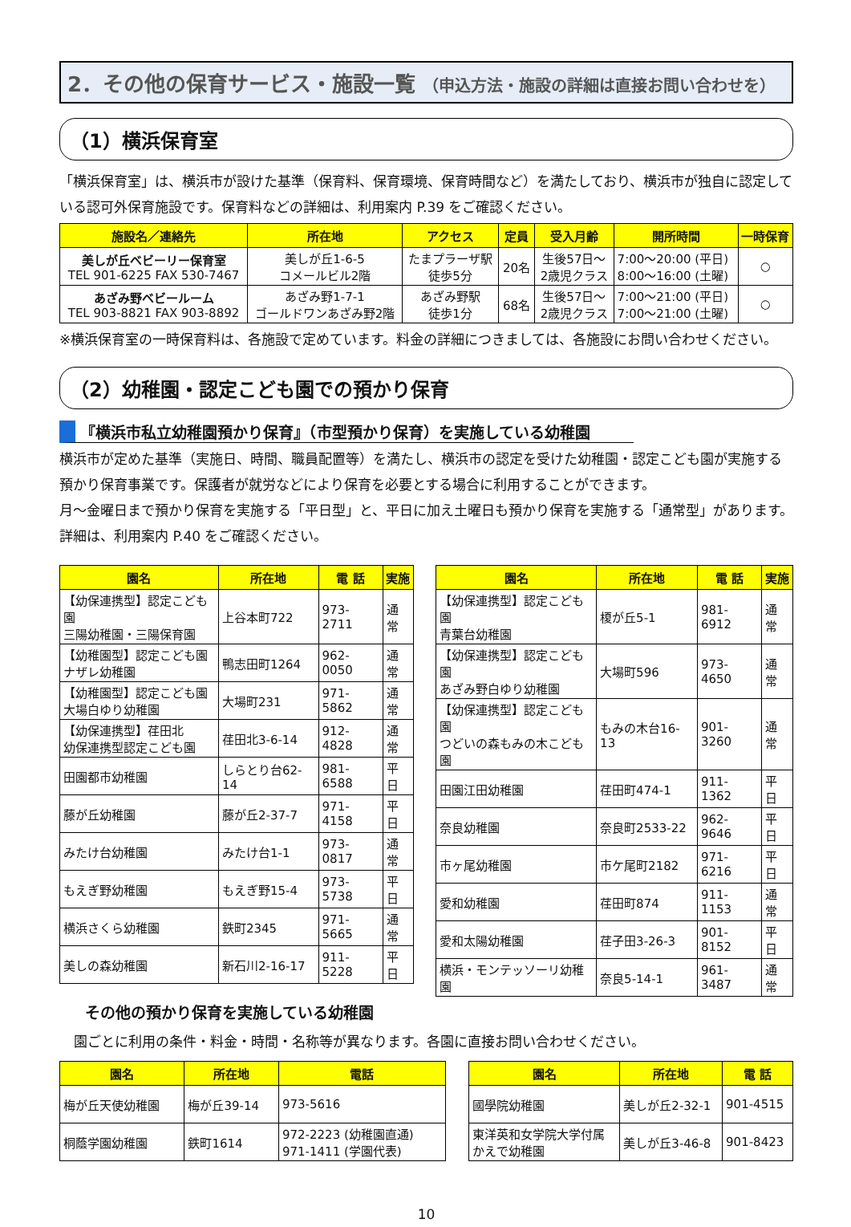2．その他の保育サービス・施設一覧 （申込方法・施設の詳細は直接お問い合わせを）
（1）横浜保育室
「横浜保育室」は、横浜市が設けた基準（保育料、保育環境、保育時間など）を満たしており、横浜市が独自に認定している認可外保育施設です。保育料などの詳細は、利用案内 P.39 をご確認ください。
| 施設名／連絡先 | 所在地 | アクセス | 定員 | 受入月齢 | 開所時間 | 一時保育 |
| --- | --- | --- | --- | --- | --- | --- |
| 美しが丘ベビーリー保育室 TEL 901-6225 FAX 530-7467 | 美しが丘1-6-5 コメールビル2階 | たまプラーザ駅 徒歩5分 | 20名 | 生後57日～ 2歳児クラス | 7:00～20:00 (平日) 8:00～16:00 (土曜) | ○ |
| あざみ野ベビールーム TEL 903-8821 FAX 903-8892 | あざみ野1-7-1 ゴールドワンあざみ野2階 | あざみ野駅 徒歩1分 | 68名 | 生後57日～ 2歳児クラス | 7:00～21:00 (平日) 7:00～21:00 (土曜) | ○ |
※横浜保育室の一時保育料は、各施設で定めています。料金の詳細につきましては、各施設にお問い合わせください。
（2）幼稚園・認定こども園での預かり保育
『横浜市私立幼稚園預かり保育』（市型預かり保育）を実施している幼稚園
横浜市が定めた基準（実施日、時間、職員配置等）を満たし、横浜市の認定を受けた幼稚園・認定こども園が実施する預かり保育事業です。保護者が就労などにより保育を必要とする場合に利用することができます。
月～金曜日まで預かり保育を実施する「平日型」と、平日に加え土曜日も預かり保育を実施する「通常型」があります。詳細は、利用案内 P.40 をご確認ください。
| 園名 | 所在地 | 電 話 | 実施 |
| --- | --- | --- | --- |
| 【幼保連携型】認定こども園 三陽幼稚園・三陽保育園 | 上谷本町722 | 973-2711 | 通常 |
| 【幼稚園型】認定こども園 ナザレ幼稚園 | 鴨志田町1264 | 962-0050 | 通常 |
| 【幼稚園型】認定こども園 大場白ゆり幼稚園 | 大場町231 | 971-5862 | 通常 |
| 【幼保連携型】荏田北 幼保連携型認定こども園 | 荏田北3-6-14 | 912-4828 | 通常 |
| 田園都市幼稚園 | しらとり台62-14 | 981-6588 | 平日 |
| 藤が丘幼稚園 | 藤が丘2-37-7 | 971-4158 | 平日 |
| みたけ台幼稚園 | みたけ台1-1 | 973-0817 | 通常 |
| もえぎ野幼稚園 | もえぎ野15-4 | 973-5738 | 平日 |
| 横浜さくら幼稚園 | 鉄町2345 | 971-5665 | 通常 |
| 美しの森幼稚園 | 新石川2-16-17 | 911-5228 | 平日 |
| 園名 | 所在地 | 電 話 | 実施 |
| --- | --- | --- | --- |
| 【幼保連携型】認定こども園 青葉台幼稚園 | 榎が丘5-1 | 981-6912 | 通常 |
| 【幼保連携型】認定こども園 あざみ野白ゆり幼稚園 | 大場町596 | 973-4650 | 通常 |
| 【幼保連携型】認定こども園 つどいの森もみの木こども園 | もみの木台16-13 | 901-3260 | 通常 |
| 田園江田幼稚園 | 荏田町474-1 | 911-1362 | 平日 |
| 奈良幼稚園 | 奈良町2533-22 | 962-9646 | 平日 |
| 市ヶ尾幼稚園 | 市ケ尾町2182 | 971-6216 | 平日 |
| 愛和幼稚園 | 荏田町874 | 911-1153 | 通常 |
| 愛和太陽幼稚園 | 荏子田3-26-3 | 901-8152 | 平日 |
| 横浜・モンテッソーリ幼稚園 | 奈良5-14-1 | 961-3487 | 通常 |
その他の預かり保育を実施している幼稚園
園ごとに利用の条件・料金・時間・名称等が異なります。各園に直接お問い合わせください。
| 園名 | 所在地 | 電話 |
| --- | --- | --- |
| 梅が丘天使幼稚園 | 梅が丘39-14 | 973-5616 |
| 桐蔭学園幼稚園 | 鉄町1614 | 972-2223 (幼稚園直通) 971-1411 (学園代表) |
| 園名 | 所在地 | 電 話 |
| --- | --- | --- |
| 國學院幼稚園 | 美しが丘2-32-1 | 901-4515 |
| 東洋英和女学院大学付属 かえで幼稚園 | 美しが丘3-46-8 | 901-8423 |
10